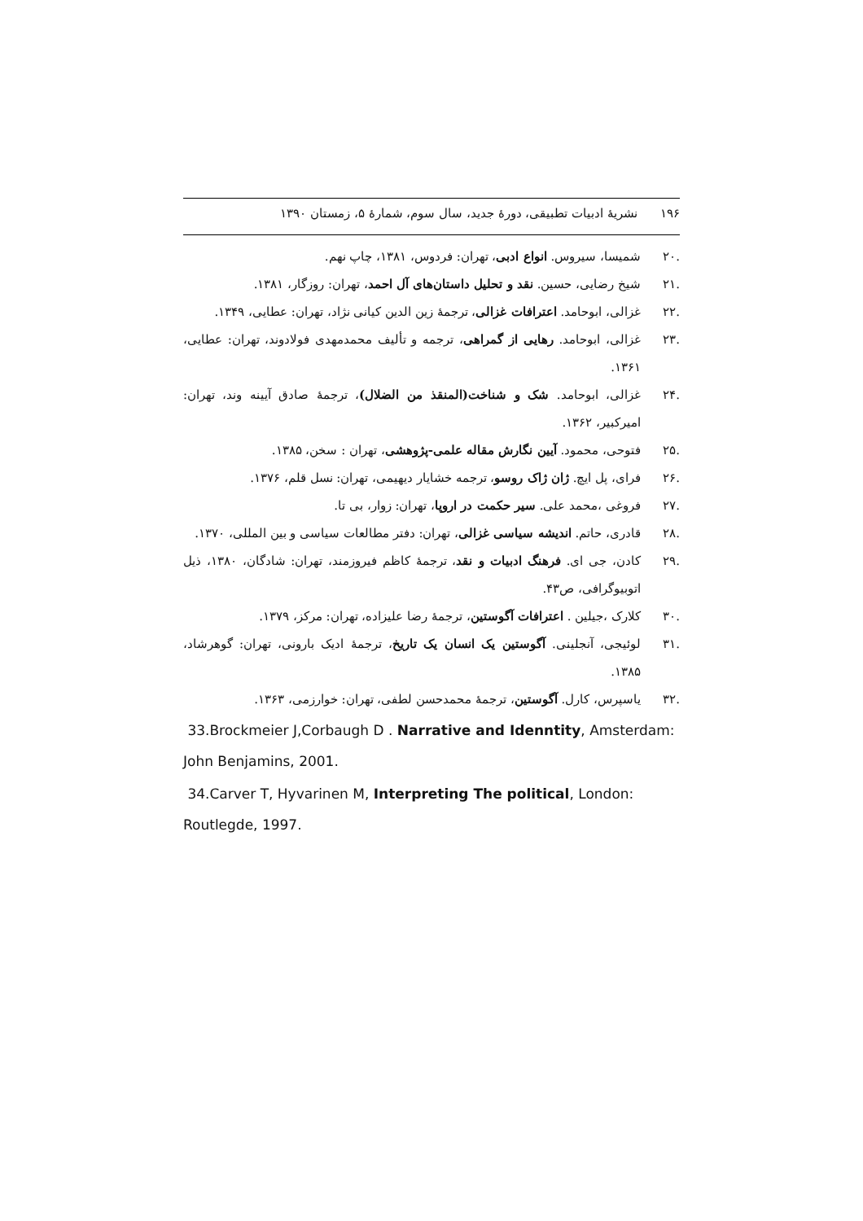۱۹۶نشریهٔ ادبیات تطبیقی، دورهٔ جدید، سال سوم، شمارهٔ ۵، زمستان ۱۳۹۰
.۲۰ شمیسا، سیروس. انواع ادبی، تهران: فردوس، ۱۳۸۱، چاپ نهم.
.۲۱ شیخ رضایی، حسین. نقد و تحلیل داستان‌های آل احمد، تهران: روزگار، ۱۳۸۱.
.۲۲ غزالی، ابوحامد. اعترافات غزالی، ترجمهٔ زین الدین کیانی نژاد، تهران: عطایی، ۱۳۴۹.
.۲۳ غزالی، ابوحامد. رهایی از گمراهی، ترجمه و تألیف محمدمهدی فولادوند، تهران: عطایی، ۱۳۶۱.
.۲۴ غزالی، ابوحامد. شک و شناخت(المنقذ من الضلال)، ترجمهٔ صادق آیینه وند، تهران: امیرکبیر، ۱۳۶۲.
.۲۵ فتوحی، محمود. آیین نگارش مقاله علمی-پژوهشی، تهران : سخن، ۱۳۸۵.
.۲۶ فرای، پل ایچ. ژان ژاک روسو، ترجمه خشایار دیهیمی، تهران: نسل قلم، ۱۳۷۶.
.۲۷ فروغی ،محمد علی. سیر حکمت در اروپا، تهران: زوار، بی تا.
.۲۸ قادری، حاتم. اندیشه سیاسی غزالی، تهران: دفتر مطالعات سیاسی و بین المللی، ۱۳۷۰.
.۲۹ کادن، جی ای. فرهنگ ادبیات و نقد، ترجمهٔ کاظم فیروزمند، تهران: شادگان، ۱۳۸۰، ذیل اتوبیوگرافی، ص۴۳.
.۳۰ کلارک ،جیلین . اعترافات آگوستین، ترجمهٔ رضا علیزاده، تهران: مرکز، ۱۳۷۹.
.۳۱ لوئیجی، آنجلینی. آگوستین یک انسان یک تاریخ، ترجمهٔ ادیک بارونی، تهران: گوهرشاد، ۱۳۸۵.
.۳۲ یاسپرس، کارل. آگوستین، ترجمهٔ محمدحسن لطفی، تهران: خوارزمی، ۱۳۶۳.
33.Brockmeier J,Corbaugh D . Narrative and Idenntity, Amsterdam: John Benjamins, 2001.
34.Carver T, Hyvarinen M, Interpreting The political, London: Routlegde, 1997.